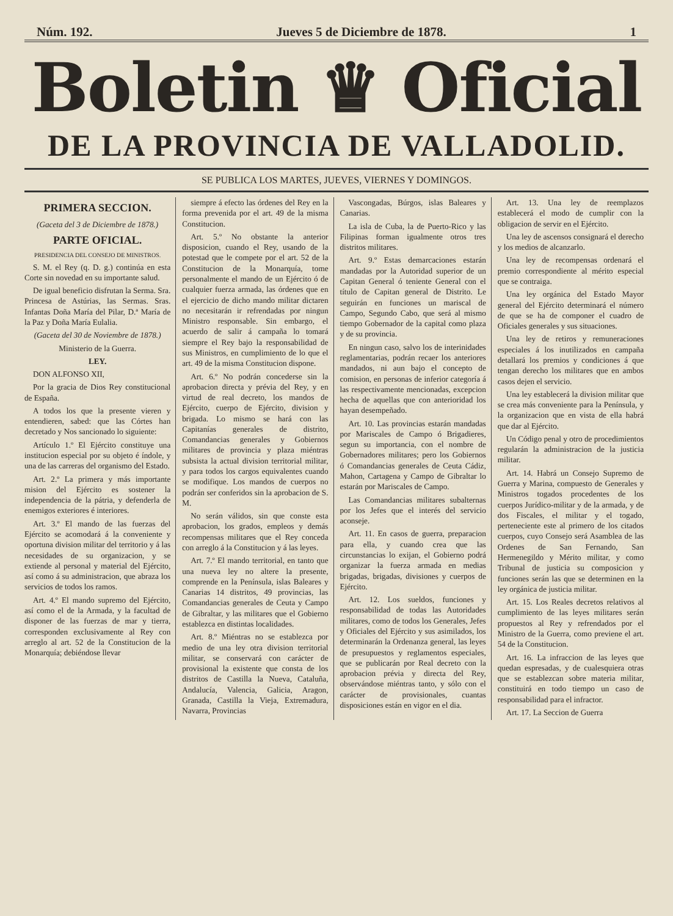Núm. 192. Jueves 5 de Diciembre de 1878. 1
Boletin ♛ Oficial
DE LA PROVINCIA DE VALLADOLID.
SE PUBLICA LOS MARTES, JUEVES, VIERNES Y DOMINGOS.
PRIMERA SECCION.
(Gaceta del 3 de Diciembre de 1878.)
PARTE OFICIAL.
PRESIDENCIA DEL CONSEJO DE MINISTROS.
S. M. el Rey (q. D. g.) continúa en esta Corte sin novedad en su importante salud.
De igual beneficio disfrutan la Serma. Sra. Princesa de Astúrias, las Sermas. Sras. Infantas Doña María del Pilar, D.ª María de la Paz y Doña María Eulalia.
(Gaceta del 30 de Noviembre de 1878.)
Ministerio de la Guerra.
LEY.
DON ALFONSO XII,
Por la gracia de Dios Rey constitucional de España.
A todos los que la presente vieren y entendieren, sabed: que las Córtes han decretado y Nos sancionado lo siguiente:
Artículo 1.º El Ejército constituye una institucion especial por su objeto é índole, y una de las carreras del organismo del Estado.
Art. 2.º La primera y más importante mision del Ejército es sostener la independencia de la pátria, y defenderla de enemigos exteriores é interiores.
Art. 3.º El mando de las fuerzas del Ejército se acomodará á la conveniente y oportuna division militar del territorio y á las necesidades de su organizacion, y se extiende al personal y material del Ejército, así como á su administracion, que abraza los servicios de todos los ramos.
Art. 4.º El mando supremo del Ejército, así como el de la Armada, y la facultad de disponer de las fuerzas de mar y tierra, corresponden exclusivamente al Rey con arreglo al art. 52 de la Constitucion de la Monarquía; debiéndose llevar
siempre á efecto las órdenes del Rey en la forma prevenida por el art. 49 de la misma Constitucion.
Art. 5.º No obstante la anterior disposicion, cuando el Rey, usando de la potestad que le compete por el art. 52 de la Constitucion de la Monarquía, tome personalmente el mando de un Ejército ó de cualquier fuerza armada, las órdenes que en el ejercicio de dicho mando militar dictaren no necesitarán ir refrendadas por ningun Ministro responsable. Sin embargo, el acuerdo de salir á campaña lo tomará siempre el Rey bajo la responsabilidad de sus Ministros, en cumplimiento de lo que el art. 49 de la misma Constitucion dispone.
Art. 6.º No podrán concederse sin la aprobacion directa y prévia del Rey, y en virtud de real decreto, los mandos de Ejército, cuerpo de Ejército, division y brigada. Lo mismo se hará con las Capitanías generales de distrito, Comandancias generales y Gobiernos militares de provincia y plaza miéntras subsista la actual division territorial militar, y para todos los cargos equivalentes cuando se modifique. Los mandos de cuerpos no podrán ser conferidos sin la aprobacion de S. M.
No serán válidos, sin que conste esta aprobacion, los grados, empleos y demás recompensas militares que el Rey conceda con arreglo á la Constitucion y á las leyes.
Art. 7.º El mando territorial, en tanto que una nueva ley no altere la presente, comprende en la Península, islas Baleares y Canarias 14 distritos, 49 provincias, las Comandancias generales de Ceuta y Campo de Gibraltar, y las militares que el Gobierno establezca en distintas localidades.
Art. 8.º Miéntras no se establezca por medio de una ley otra division territorial militar, se conservará con carácter de provisional la existente que consta de los distritos de Castilla la Nueva, Cataluña, Andalucía, Valencia, Galicia, Aragon, Granada, Castilla la Vieja, Extremadura, Navarra, Provincias
Vascongadas, Búrgos, islas Baleares y Canarias.
La isla de Cuba, la de Puerto-Rico y las Filipinas forman igualmente otros tres distritos militares.
Art. 9.º Estas demarcaciones estarán mandadas por la Autoridad superior de un Capitan General ó teniente General con el título de Capitan general de Distrito. Le seguirán en funciones un mariscal de Campo, Segundo Cabo, que será al mismo tiempo Gobernador de la capital como plaza y de su provincia.
En ningun caso, salvo los de interinidades reglamentarias, podrán recaer los anteriores mandados, ni aun bajo el concepto de comision, en personas de inferior categoría á las respectivamente mencionadas, excepcion hecha de aquellas que con anterioridad los hayan desempeñado.
Art. 10. Las provincias estarán mandadas por Mariscales de Campo ó Brigadieres, segun su importancia, con el nombre de Gobernadores militares; pero los Gobiernos ó Comandancias generales de Ceuta Cádiz, Mahon, Cartagena y Campo de Gibraltar lo estarán por Mariscales de Campo.
Las Comandancias militares subalternas por los Jefes que el interés del servicio aconseje.
Art. 11. En casos de guerra, preparacion para ella, y cuando crea que las circunstancias lo exijan, el Gobierno podrá organizar la fuerza armada en medias brigadas, brigadas, divisiones y cuerpos de Ejército.
Art. 12. Los sueldos, funciones y responsabilidad de todas las Autoridades militares, como de todos los Generales, Jefes y Oficiales del Ejército y sus asimilados, los determinarán la Ordenanza general, las leyes de presupuestos y reglamentos especiales, que se publicarán por Real decreto con la aprobacion prévia y directa del Rey, observándose miéntras tanto, y sólo con el carácter de provisionales, cuantas disposiciones están en vigor en el dia.
Art. 13. Una ley de reemplazos establecerá el modo de cumplir con la obligacion de servir en el Ejército.
Una ley de ascensos consignará el derecho y los medios de alcanzarlo.
Una ley de recompensas ordenará el premio correspondiente al mérito especial que se contraiga.
Una ley orgánica del Estado Mayor general del Ejército determinará el número de que se ha de componer el cuadro de Oficiales generales y sus situaciones.
Una ley de retiros y remuneraciones especiales á los inutilizados en campaña detallará los premios y condiciones á que tengan derecho los militares que en ambos casos dejen el servicio.
Una ley establecerá la division militar que se crea más conveniente para la Península, y la organizacion que en vista de ella habrá que dar al Ejército.
Un Código penal y otro de procedimientos regularán la administracion de la justicia militar.
Art. 14. Habrá un Consejo Supremo de Guerra y Marina, compuesto de Generales y Ministros togados procedentes de los cuerpos Jurídico-militar y de la armada, y de dos Fiscales, el militar y el togado, perteneciente este al primero de los citados cuerpos, cuyo Consejo será Asamblea de las Ordenes de San Fernando, San Hermenegildo y Mérito militar, y como Tribunal de justicia su composicion y funciones serán las que se determinen en la ley orgánica de justicia militar.
Art. 15. Los Reales decretos relativos al cumplimiento de las leyes militares serán propuestos al Rey y refrendados por el Ministro de la Guerra, como previene el art. 54 de la Constitucion.
Art. 16. La infraccion de las leyes que quedan espresadas, y de cualesquiera otras que se establezcan sobre materia militar, constituirá en todo tiempo un caso de responsabilidad para el infractor.
Art. 17. La Seccion de Guerra